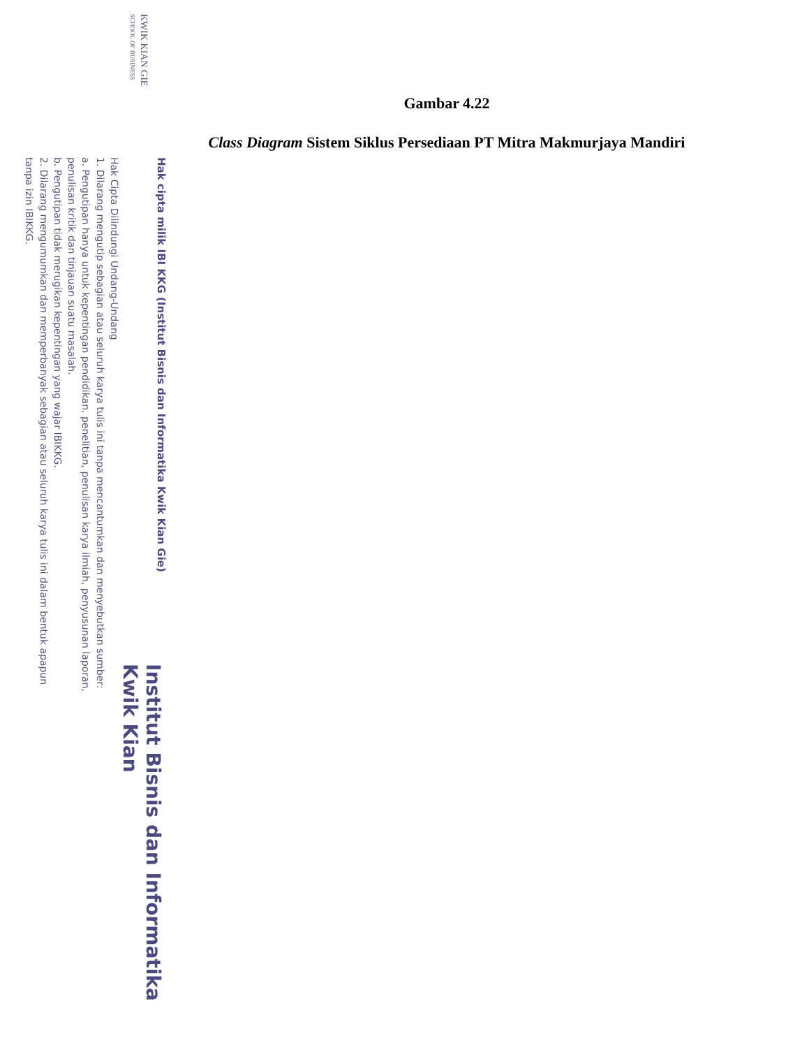Gambar 4.22
Class Diagram Sistem Siklus Persediaan PT Mitra Makmurjaya Mandiri
Hak cipta milik IBI KKG (Institut Bisnis dan Informatika Kwik Kian Gie)
KWIK KIAN GIE
SCHOOL OF BUSINESS
Hak Cipta Dilindungi Undang-Undang
1. Dilarang mengutip sebagian atau seluruh karya tulis ini tanpa mencantumkan dan menyebutkan sumber:
a. Pengutipan hanya untuk kepentingan pendidikan, penelitian, penulisan karya ilmiah, penyusunan laporan,
penulisan kritik dan tinjauan suatu masalah.
b. Pengutipan tidak merugikan kepentingan yang wajar IBIKKG.
2. Dilarang mengumumkan dan memperbanyak sebagian atau seluruh karya tulis ini dalam bentuk apapun
tanpa izin IBIKKG.
Institut Bisnis dan Informatika Kwik Kian